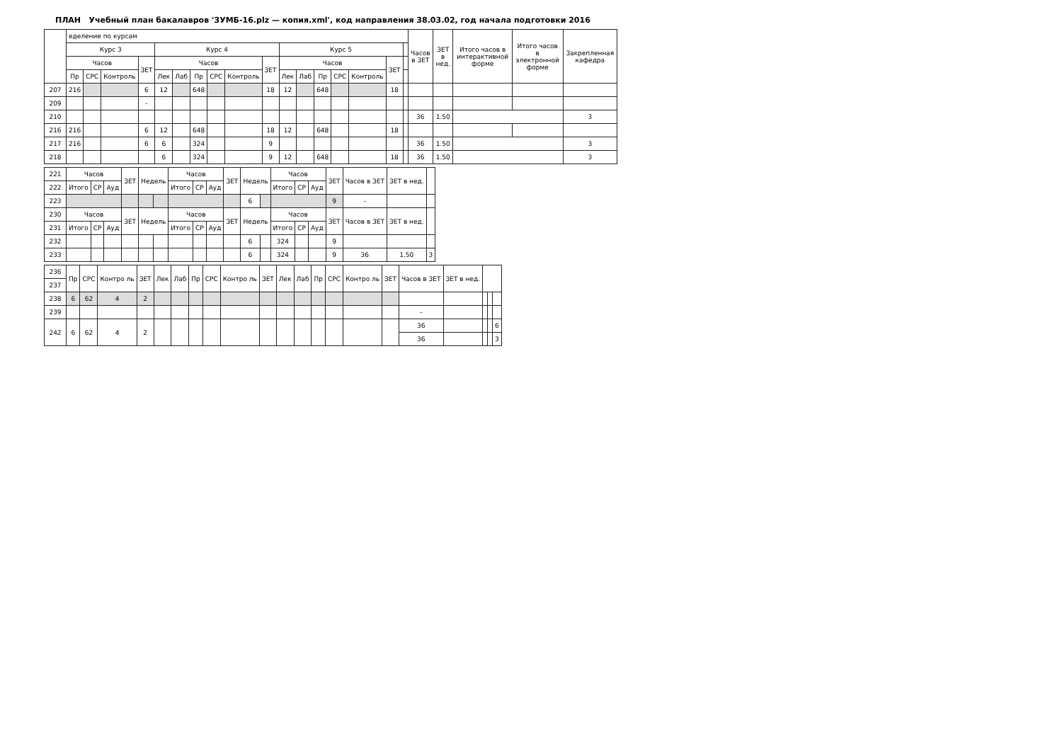ПЛАН Учебный план бакалавров 'ЗУМБ-16.plz — копия.xml', код направления 38.03.02, год начала подготовки 2016
| | еделение по курсам | | | | | | | | | | | | | | | | | Часов в ЗЕТ | ЗЕТ в нед. | Итого часов в интерактивной форме | Итого часов в электронной форме | Закрепленная кафедра |
| --- | --- | --- | --- | --- | --- | --- | --- | --- | --- | --- | --- | --- | --- | --- | --- | --- | --- | --- | --- | --- | --- | --- |
| | Курс 3 | | | | Курс 4 | | | | | | Курс 5 | | | | | | | | | | | |
| | Часов | | | ЗЕТ | Часов | | | | | ЗЕТ | Часов | | | | | ЗЕТ | | | | | | |
| | Пр | СРС | Контроль | | Лек | Лаб | Пр | СРС | Контроль | | Лек | Лаб | Пр | СРС | Контроль | | | | | | | |
| 207 | 216 | | | 6 | 12 | | 648 | | | 18 | 12 | | 648 | | | 18 | | | | | | |
| 209 | | | | - | | | | | | | | | | | | | | | | | | |
| 210 | | | | | | | | | | | | | | | | | | 36 | 1.50 | | | 3 |
| 216 | 216 | | | 6 | 12 | | 648 | | | 18 | 12 | | 648 | | | 18 | | | | | | |
| 217 | 216 | | | 6 | 6 | | 324 | | | 9 | | | | | | | | 36 | 1.50 | | | 3 |
| 218 | | | | | 6 | | 324 | | | 9 | 12 | | 648 | | | 18 | | 36 | 1.50 | | | 3 |
| 221 | Часов | | | ЗЕТ | Недель | | Часов | | | ЗЕТ | Недель | | Часов | | | ЗЕТ | Часов в ЗЕТ | ЗЕТ в нед. | |
| 222 | Итого | СР | Ауд | | | | Итого | СР | Ауд | | | | Итого | СР | Ауд | | | | |
| 223 | | | | | | | | | | | 6 | | | | | 9 | - | | |
| 230 | Часов | | | ЗЕТ | Недель | | Часов | | | ЗЕТ | Недель | | Часов | | | ЗЕТ | Часов в ЗЕТ | ЗЕТ в нед. | |
| 231 | Итого | СР | Ауд | | | | Итого | СР | Ауд | | | | Итого | СР | Ауд | | | | |
| 232 | | | | | | | | | | | 6 | | 324 | | | 9 | | | |
| 233 | | | | | | | | | | | 6 | | 324 | | | 9 | 36 | 1.50 | 3 |
| 236 | Пр | СРС | Контро ль | ЗЕТ | Лек | Лаб | Пр | СРС | Контро ль | ЗЕТ | Лек | Лаб | Пр | СРС | Контро ль | ЗЕТ | Часов в ЗЕТ | ЗЕТ в нед. | | | |
| 237 | | | | | | | | | | | | | | | | | | | | | |
| 238 | 6 | 62 | 4 | 2 | | | | | | | | | | | | | | | | | |
| 239 | | | | | | | | | | | | | | | | | - | | | | |
| 242 | 6 | 62 | 4 | 2 | | | | | | | | | | | | | 36 | | | | 6 |
| | | | | | | | | | | | | | | | | | 36 | | | | 3 |